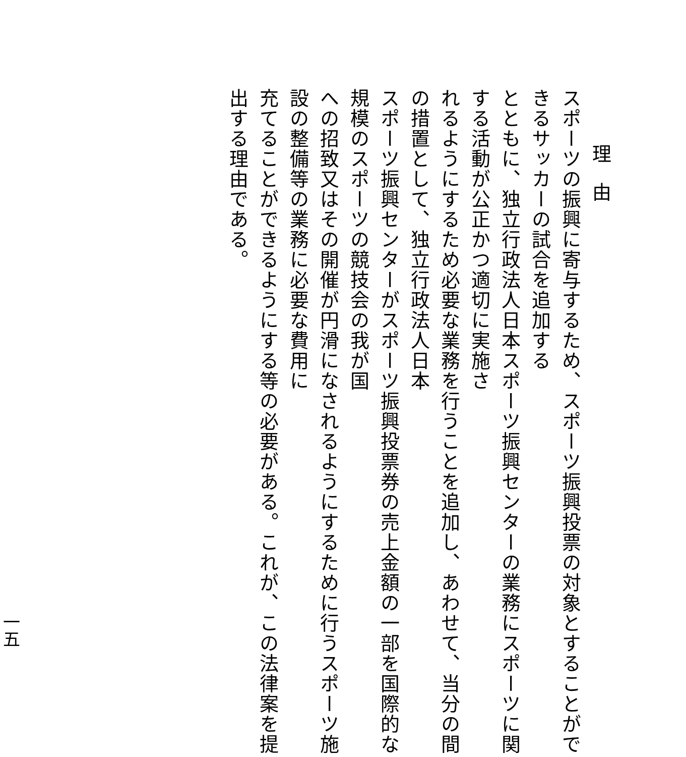理　由
スポーツの振興に寄与するため、スポーツ振興投票の対象とすることができるサッカーの試合を追加する
とともに、独立行政法人日本スポーツ振興センターの業務にスポーツに関する活動が公正かつ適切に実施さ
れるようにするため必要な業務を行うことを追加し、あわせて、当分の間の措置として、独立行政法人日本
スポーツ振興センターがスポーツ振興投票券の売上金額の一部を国際的な規模のスポーツの競技会の我が国
への招致又はその開催が円滑になされるようにするために行うスポーツ施設の整備等の業務に必要な費用に
充てることができるようにする等の必要がある。これが、この法律案を提出する理由である。
一五